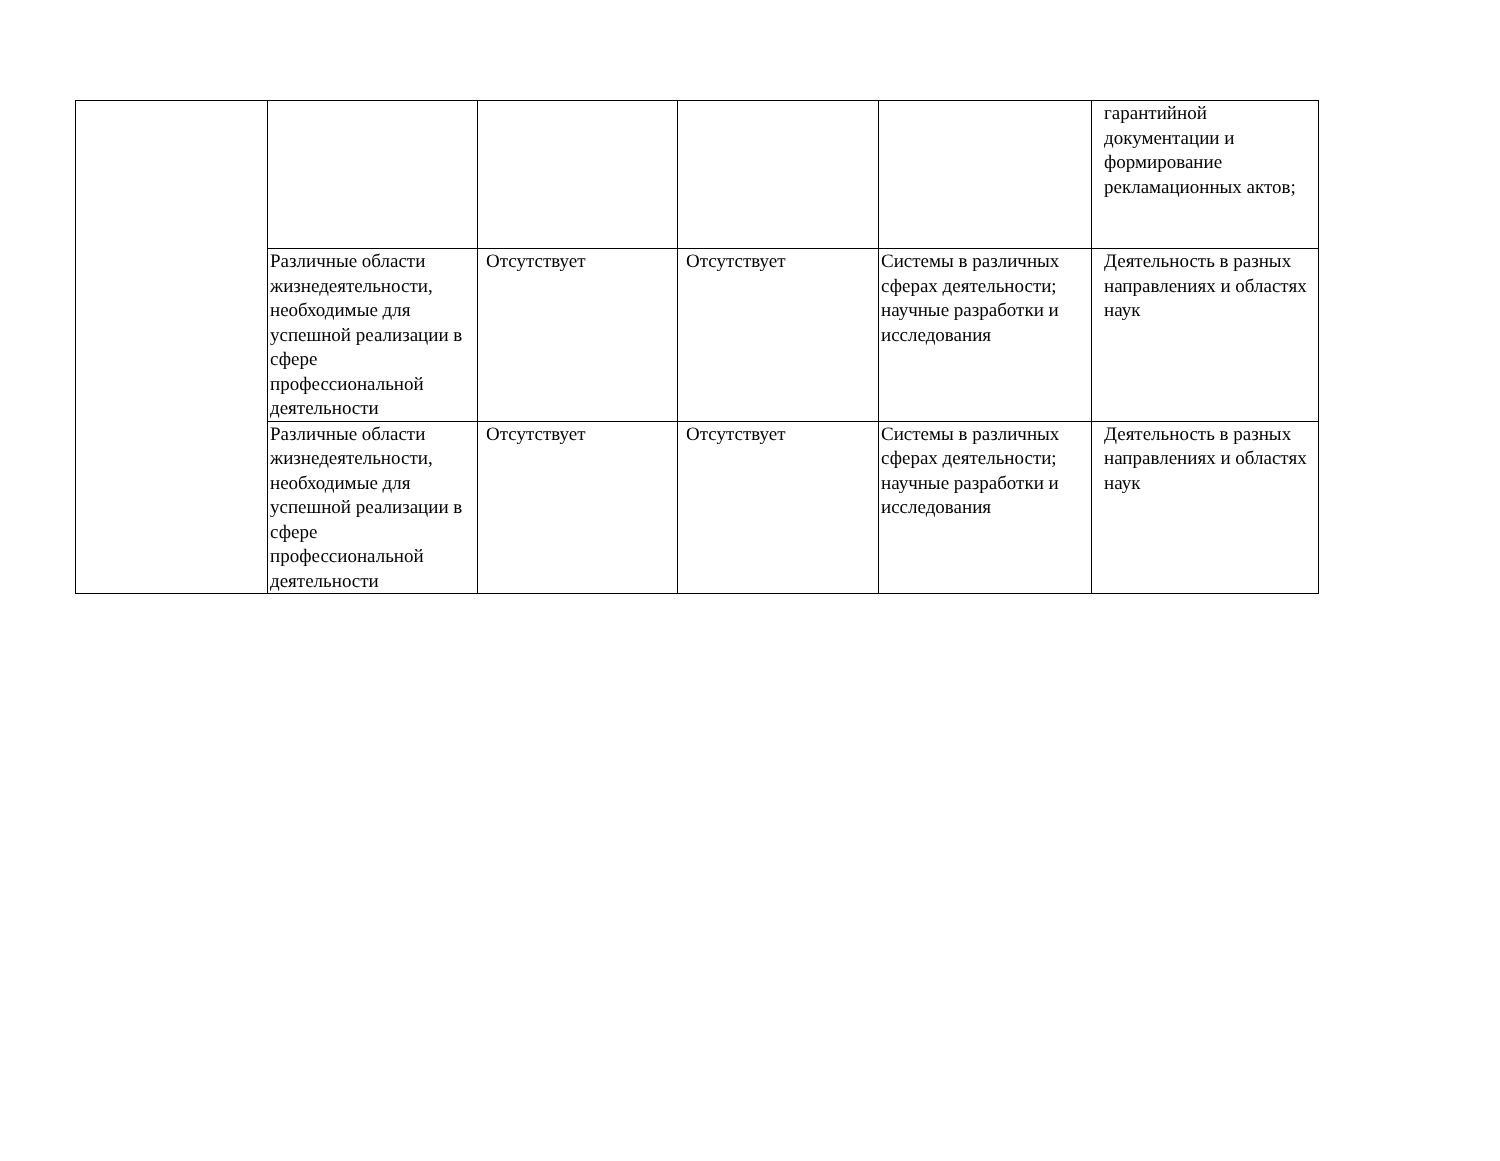| | | | | | гарантийной документации и формирование рекламационных актов; |
| | Различные области жизнедеятельности, необходимые для успешной реализации в сфере профессиональной деятельности | Отсутствует | Отсутствует | Системы в различных сферах деятельности; научные разработки и исследования | Деятельность в разных направлениях и областях наук |
| | Различные области жизнедеятельности, необходимые для успешной реализации в сфере профессиональной деятельности | Отсутствует | Отсутствует | Системы в различных сферах деятельности; научные разработки и исследования | Деятельность в разных направлениях и областях наук |